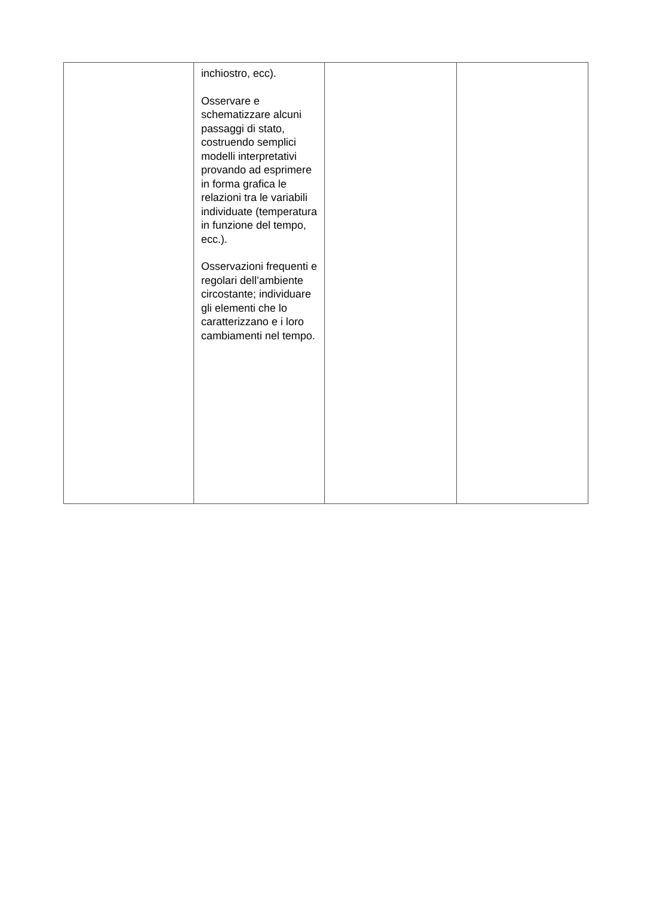| | inchiostro, ecc). Osservare e schematizzare alcuni passaggi di stato, costruendo semplici modelli interpretativi provando ad esprimere in forma grafica le relazioni tra le variabili individuate (temperatura in funzione del tempo, ecc.). Osservazioni frequenti e regolari dell’ambiente circostante; individuare gli elementi che lo caratterizzano e i loro cambiamenti nel tempo. | | |